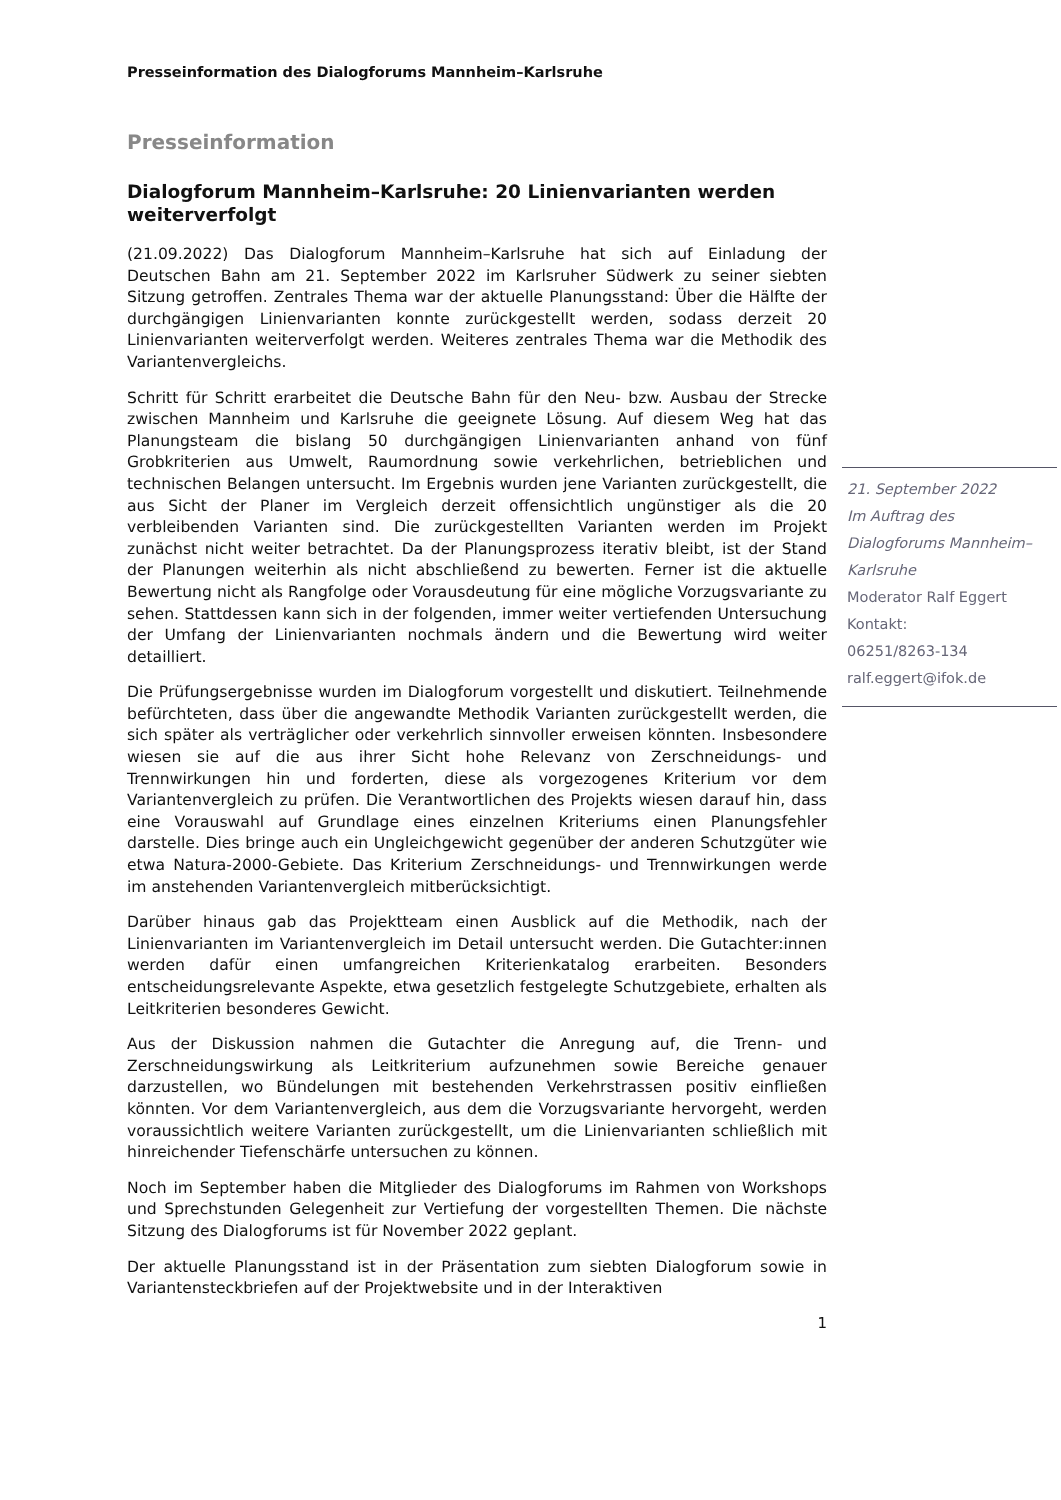Presseinformation des Dialogforums Mannheim–Karlsruhe
Presseinformation
Dialogforum Mannheim–Karlsruhe: 20 Linienvarianten werden weiterverfolgt
(21.09.2022) Das Dialogforum Mannheim–Karlsruhe hat sich auf Einladung der Deutschen Bahn am 21. September 2022 im Karlsruher Südwerk zu seiner siebten Sitzung getroffen. Zentrales Thema war der aktuelle Planungsstand: Über die Hälfte der durchgängigen Linienvarianten konnte zurückgestellt werden, sodass derzeit 20 Linienvarianten weiterverfolgt werden. Weiteres zentrales Thema war die Methodik des Variantenvergleichs.
Schritt für Schritt erarbeitet die Deutsche Bahn für den Neu- bzw. Ausbau der Strecke zwischen Mannheim und Karlsruhe die geeignete Lösung. Auf diesem Weg hat das Planungsteam die bislang 50 durchgängigen Linienvarianten anhand von fünf Grobkriterien aus Umwelt, Raumordnung sowie verkehrlichen, betrieblichen und technischen Belangen untersucht. Im Ergebnis wurden jene Varianten zurückgestellt, die aus Sicht der Planer im Vergleich derzeit offensichtlich ungünstiger als die 20 verbleibenden Varianten sind. Die zurückgestellten Varianten werden im Projekt zunächst nicht weiter betrachtet. Da der Planungsprozess iterativ bleibt, ist der Stand der Planungen weiterhin als nicht abschließend zu bewerten. Ferner ist die aktuelle Bewertung nicht als Rangfolge oder Vorausdeutung für eine mögliche Vorzugsvariante zu sehen. Stattdessen kann sich in der folgenden, immer weiter vertiefenden Untersuchung der Umfang der Linienvarianten nochmals ändern und die Bewertung wird weiter detailliert.
Die Prüfungsergebnisse wurden im Dialogforum vorgestellt und diskutiert. Teilnehmende befürchteten, dass über die angewandte Methodik Varianten zurückgestellt werden, die sich später als verträglicher oder verkehrlich sinnvoller erweisen könnten. Insbesondere wiesen sie auf die aus ihrer Sicht hohe Relevanz von Zerschneidungs- und Trennwirkungen hin und forderten, diese als vorgezogenes Kriterium vor dem Variantenvergleich zu prüfen. Die Verantwortlichen des Projekts wiesen darauf hin, dass eine Vorauswahl auf Grundlage eines einzelnen Kriteriums einen Planungsfehler darstelle. Dies bringe auch ein Ungleichgewicht gegenüber der anderen Schutzgüter wie etwa Natura-2000-Gebiete. Das Kriterium Zerschneidungs- und Trennwirkungen werde im anstehenden Variantenvergleich mitberücksichtigt.
Darüber hinaus gab das Projektteam einen Ausblick auf die Methodik, nach der Linienvarianten im Variantenvergleich im Detail untersucht werden. Die Gutachter:innen werden dafür einen umfangreichen Kriterienkatalog erarbeiten. Besonders entscheidungsrelevante Aspekte, etwa gesetzlich festgelegte Schutzgebiete, erhalten als Leitkriterien besonderes Gewicht.
Aus der Diskussion nahmen die Gutachter die Anregung auf, die Trenn- und Zerschneidungswirkung als Leitkriterium aufzunehmen sowie Bereiche genauer darzustellen, wo Bündelungen mit bestehenden Verkehrstrassen positiv einfließen könnten. Vor dem Variantenvergleich, aus dem die Vorzugsvariante hervorgeht, werden voraussichtlich weitere Varianten zurückgestellt, um die Linienvarianten schließlich mit hinreichender Tiefenschärfe untersuchen zu können.
Noch im September haben die Mitglieder des Dialogforums im Rahmen von Workshops und Sprechstunden Gelegenheit zur Vertiefung der vorgestellten Themen. Die nächste Sitzung des Dialogforums ist für November 2022 geplant.
Der aktuelle Planungsstand ist in der Präsentation zum siebten Dialogforum sowie in Variantensteckbriefen auf der Projektwebsite und in der Interaktiven
21. September 2022
Im Auftrag des
Dialogforums Mannheim–
Karlsruhe
Moderator Ralf Eggert
Kontakt:
06251/8263-134
ralf.eggert@ifok.de
1